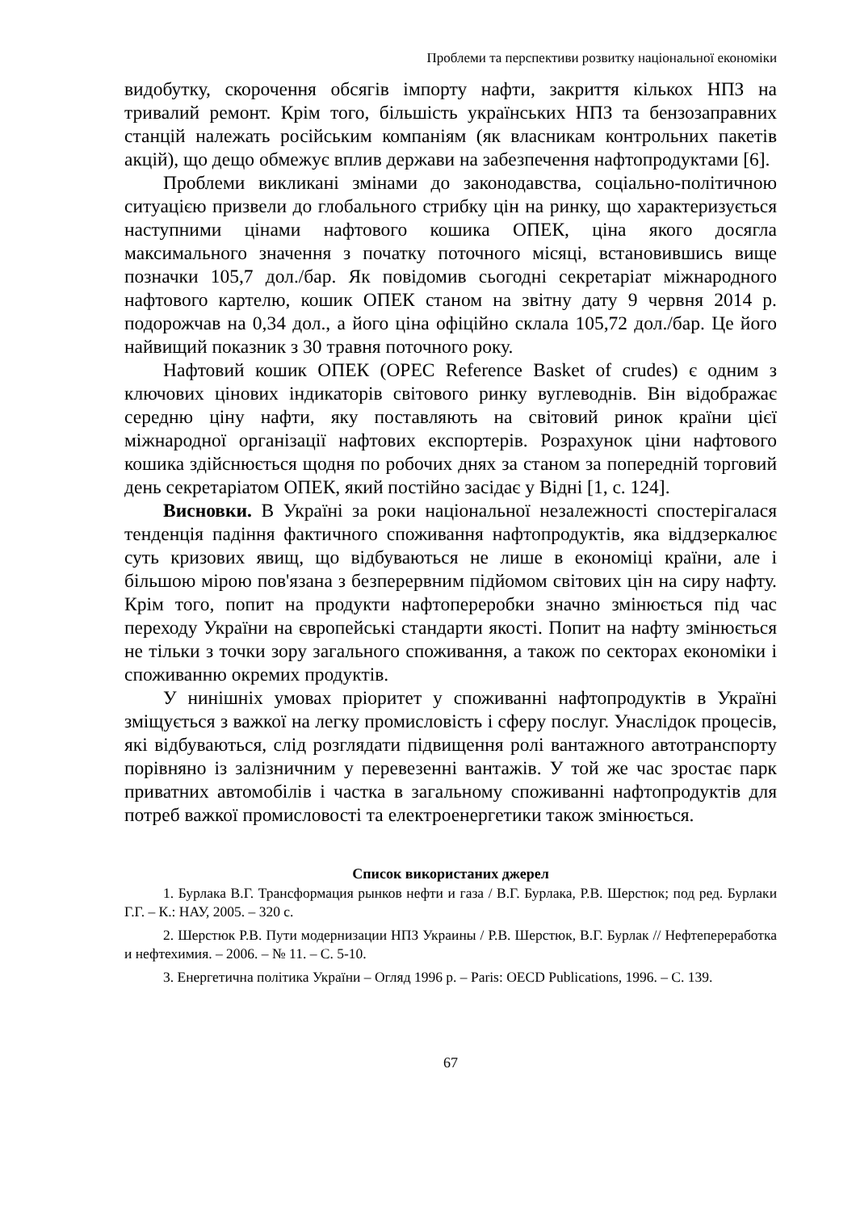Проблеми та перспективи розвитку національної економіки
видобутку, скорочення обсягів імпорту нафти, закриття кількох НПЗ на тривалий ремонт. Крім того, більшість українських НПЗ та бензозаправних станцій належать російським компаніям (як власникам контрольних пакетів акцій), що дещо обмежує вплив держави на забезпечення нафтопродуктами [6].
Проблеми викликані змінами до законодавства, соціально-політичною ситуацією призвели до глобального стрибку цін на ринку, що характеризується наступними цінами нафтового кошика ОПЕК, ціна якого досягла максимального значення з початку поточного місяці, встановившись вище позначки 105,7 дол./бар. Як повідомив сьогодні секретаріат міжнародного нафтового картелю, кошик ОПЕК станом на звітну дату 9 червня 2014 р. подорожчав на 0,34 дол., а його ціна офіційно склала 105,72 дол./бар. Це його найвищий показник з 30 травня поточного року.
Нафтовий кошик ОПЕК (OPEC Reference Basket of crudes) є одним з ключових цінових індикаторів світового ринку вуглеводнів. Він відображає середню ціну нафти, яку поставляють на світовий ринок країни цієї міжнародної організації нафтових експортерів. Розрахунок ціни нафтового кошика здійснюється щодня по робочих днях за станом за попередній торговий день секретаріатом ОПЕК, який постійно засідає у Відні [1, с. 124].
Висновки. В Україні за роки національної незалежності спостерігалася тенденція падіння фактичного споживання нафтопродуктів, яка віддзеркалює суть кризових явищ, що відбуваються не лише в економіці країни, але і більшою мірою пов'язана з безперервним підйомом світових цін на сиру нафту. Крім того, попит на продукти нафтопереробки значно змінюється під час переходу України на європейські стандарти якості. Попит на нафту змінюється не тільки з точки зору загального споживання, а також по секторах економіки і споживанню окремих продуктів.
У нинішніх умовах пріоритет у споживанні нафтопродуктів в Україні зміщується з важкої на легку промисловість і сферу послуг. Унаслідок процесів, які відбуваються, слід розглядати підвищення ролі вантажного автотранспорту порівняно із залізничним у перевезенні вантажів. У той же час зростає парк приватних автомобілів і частка в загальному споживанні нафтопродуктів для потреб важкої промисловості та електроенергетики також змінюється.
Список використаних джерел
1. Бурлака В.Г. Трансформация рынков нефти и газа / В.Г. Бурлака, Р.В. Шерстюк; под ред. Бурлаки Г.Г. – К.: НАУ, 2005. – 320 с.
2. Шерстюк Р.В. Пути модернизации НПЗ Украины / Р.В. Шерстюк, В.Г. Бурлак // Нефтепереработка и нефтехимия. – 2006. – № 11. – С. 5-10.
3. Енергетична політика України – Огляд 1996 р. – Paris: OECD Publications, 1996. – С. 139.
67